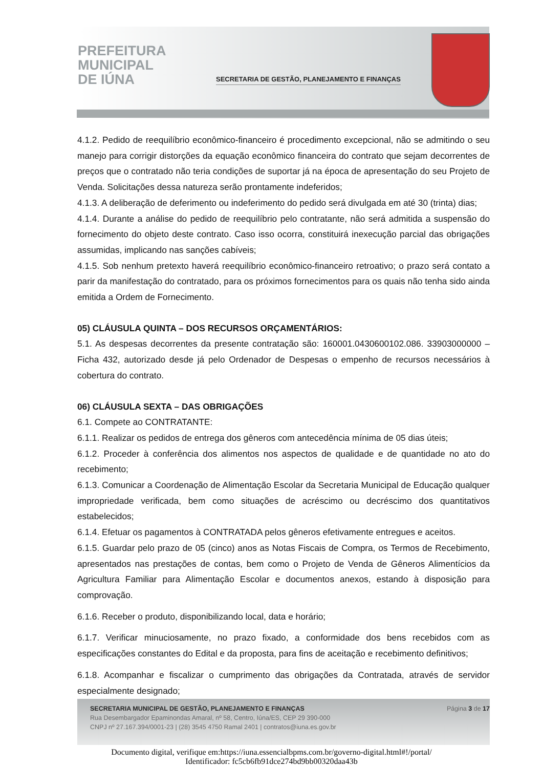PREFEITURA
MUNICIPAL
DE IÚNA
SECRETARIA DE GESTÃO, PLANEJAMENTO E FINANÇAS
4.1.2. Pedido de reequilíbrio econômico-financeiro é procedimento excepcional, não se admitindo o seu manejo para corrigir distorções da equação econômico financeira do contrato que sejam decorrentes de preços que o contratado não teria condições de suportar já na época de apresentação do seu Projeto de Venda. Solicitações dessa natureza serão prontamente indeferidos;
4.1.3. A deliberação de deferimento ou indeferimento do pedido será divulgada em até 30 (trinta) dias;
4.1.4. Durante a análise do pedido de reequilíbrio pelo contratante, não será admitida a suspensão do fornecimento do objeto deste contrato. Caso isso ocorra, constituirá inexecução parcial das obrigações assumidas, implicando nas sanções cabíveis;
4.1.5. Sob nenhum pretexto haverá reequilíbrio econômico-financeiro retroativo; o prazo será contato a parir da manifestação do contratado, para os próximos fornecimentos para os quais não tenha sido ainda emitida a Ordem de Fornecimento.
05) CLÁUSULA QUINTA – DOS RECURSOS ORÇAMENTÁRIOS:
5.1. As despesas decorrentes da presente contratação são: 160001.0430600102.086. 33903000000 – Ficha 432, autorizado desde já pelo Ordenador de Despesas o empenho de recursos necessários à cobertura do contrato.
06) CLÁUSULA SEXTA – DAS OBRIGAÇÕES
6.1. Compete ao CONTRATANTE:
6.1.1. Realizar os pedidos de entrega dos gêneros com antecedência mínima de 05 dias úteis;
6.1.2. Proceder à conferência dos alimentos nos aspectos de qualidade e de quantidade no ato do recebimento;
6.1.3. Comunicar a Coordenação de Alimentação Escolar da Secretaria Municipal de Educação qualquer impropriedade verificada, bem como situações de acréscimo ou decréscimo dos quantitativos estabelecidos;
6.1.4. Efetuar os pagamentos à CONTRATADA pelos gêneros efetivamente entregues e aceitos.
6.1.5. Guardar pelo prazo de 05 (cinco) anos as Notas Fiscais de Compra, os Termos de Recebimento, apresentados nas prestações de contas, bem como o Projeto de Venda de Gêneros Alimentícios da Agricultura Familiar para Alimentação Escolar e documentos anexos, estando à disposição para comprovação.
6.1.6. Receber o produto, disponibilizando local, data e horário;
6.1.7. Verificar minuciosamente, no prazo fixado, a conformidade dos bens recebidos com as especificações constantes do Edital e da proposta, para fins de aceitação e recebimento definitivos;
6.1.8. Acompanhar e fiscalizar o cumprimento das obrigações da Contratada, através de servidor especialmente designado;
Página 3 de 17 SECRETARIA MUNICIPAL DE GESTÃO, PLANEJAMENTO E FINANÇAS
Rua Desembargador Epaminondas Amaral, nº 58, Centro, Iúna/ES, CEP 29 390-000
CNPJ nº 27.167.394/0001-23 | (28) 3545 4750 Ramal 2401 | contratos@iuna.es.gov.br
Documento digital, verifique em:https://iuna.essencialbpms.com.br/governo-digital.html#!/portal/
Identificador: fc5cb6fb91dce274bd9bb00320daa43b